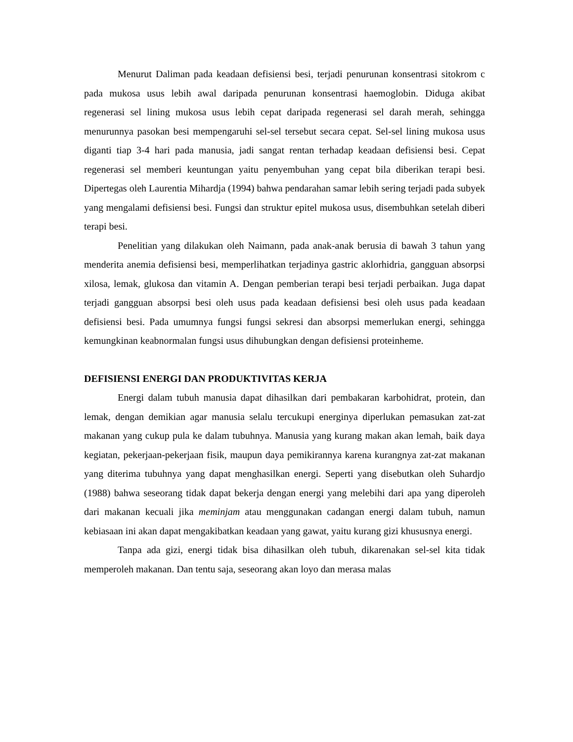Menurut Daliman pada keadaan defisiensi besi, terjadi penurunan konsentrasi sitokrom c pada mukosa usus lebih awal daripada penurunan konsentrasi haemoglobin. Diduga akibat regenerasi sel lining mukosa usus lebih cepat daripada regenerasi sel darah merah, sehingga menurunnya pasokan besi mempengaruhi sel-sel tersebut secara cepat. Sel-sel lining mukosa usus diganti tiap 3-4 hari pada manusia, jadi sangat rentan terhadap keadaan defisiensi besi. Cepat regenerasi sel memberi keuntungan yaitu penyembuhan yang cepat bila diberikan terapi besi. Dipertegas oleh Laurentia Mihardja (1994) bahwa pendarahan samar lebih sering terjadi pada subyek yang mengalami defisiensi besi. Fungsi dan struktur epitel mukosa usus, disembuhkan setelah diberi terapi besi.
Penelitian yang dilakukan oleh Naimann, pada anak-anak berusia di bawah 3 tahun yang menderita anemia defisiensi besi, memperlihatkan terjadinya gastric aklorhidria, gangguan absorpsi xilosa, lemak, glukosa dan vitamin A. Dengan pemberian terapi besi terjadi perbaikan. Juga dapat terjadi gangguan absorpsi besi oleh usus pada keadaan defisiensi besi oleh usus pada keadaan defisiensi besi. Pada umumnya fungsi fungsi sekresi dan absorpsi memerlukan energi, sehingga kemungkinan keabnormalan fungsi usus dihubungkan dengan defisiensi proteinheme.
DEFISIENSI ENERGI DAN PRODUKTIVITAS KERJA
Energi dalam tubuh manusia dapat dihasilkan dari pembakaran karbohidrat, protein, dan lemak, dengan demikian agar manusia selalu tercukupi energinya diperlukan pemasukan zat-zat makanan yang cukup pula ke dalam tubuhnya. Manusia yang kurang makan akan lemah, baik daya kegiatan, pekerjaan-pekerjaan fisik, maupun daya pemikirannya karena kurangnya zat-zat makanan yang diterima tubuhnya yang dapat menghasilkan energi. Seperti yang disebutkan oleh Suhardjo (1988) bahwa seseorang tidak dapat bekerja dengan energi yang melebihi dari apa yang diperoleh dari makanan kecuali jika meminjam atau menggunakan cadangan energi dalam tubuh, namun kebiasaan ini akan dapat mengakibatkan keadaan yang gawat, yaitu kurang gizi khususnya energi.
Tanpa ada gizi, energi tidak bisa dihasilkan oleh tubuh, dikarenakan sel-sel kita tidak memperoleh makanan. Dan tentu saja, seseorang akan loyo dan merasa malas